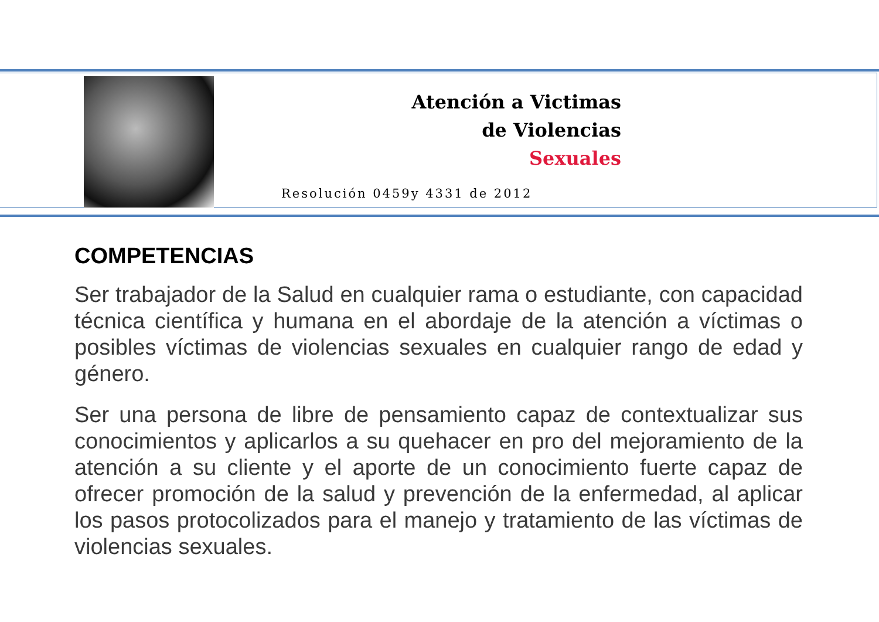Atención a Victimas
de Violencias
Sexuales
Resolución 0459y 4331 de 2012
COMPETENCIAS
Ser trabajador de la Salud en cualquier rama o estudiante, con capacidad técnica científica y humana en el abordaje de la atención a víctimas o posibles víctimas de violencias sexuales en cualquier rango de edad y género.
Ser una persona de libre de pensamiento capaz de contextualizar sus conocimientos y aplicarlos a su quehacer en pro del mejoramiento de la atención a su cliente y el aporte de un conocimiento fuerte capaz de ofrecer promoción de la salud y prevención de la enfermedad, al aplicar los pasos protocolizados para el manejo y tratamiento de las víctimas de violencias sexuales.